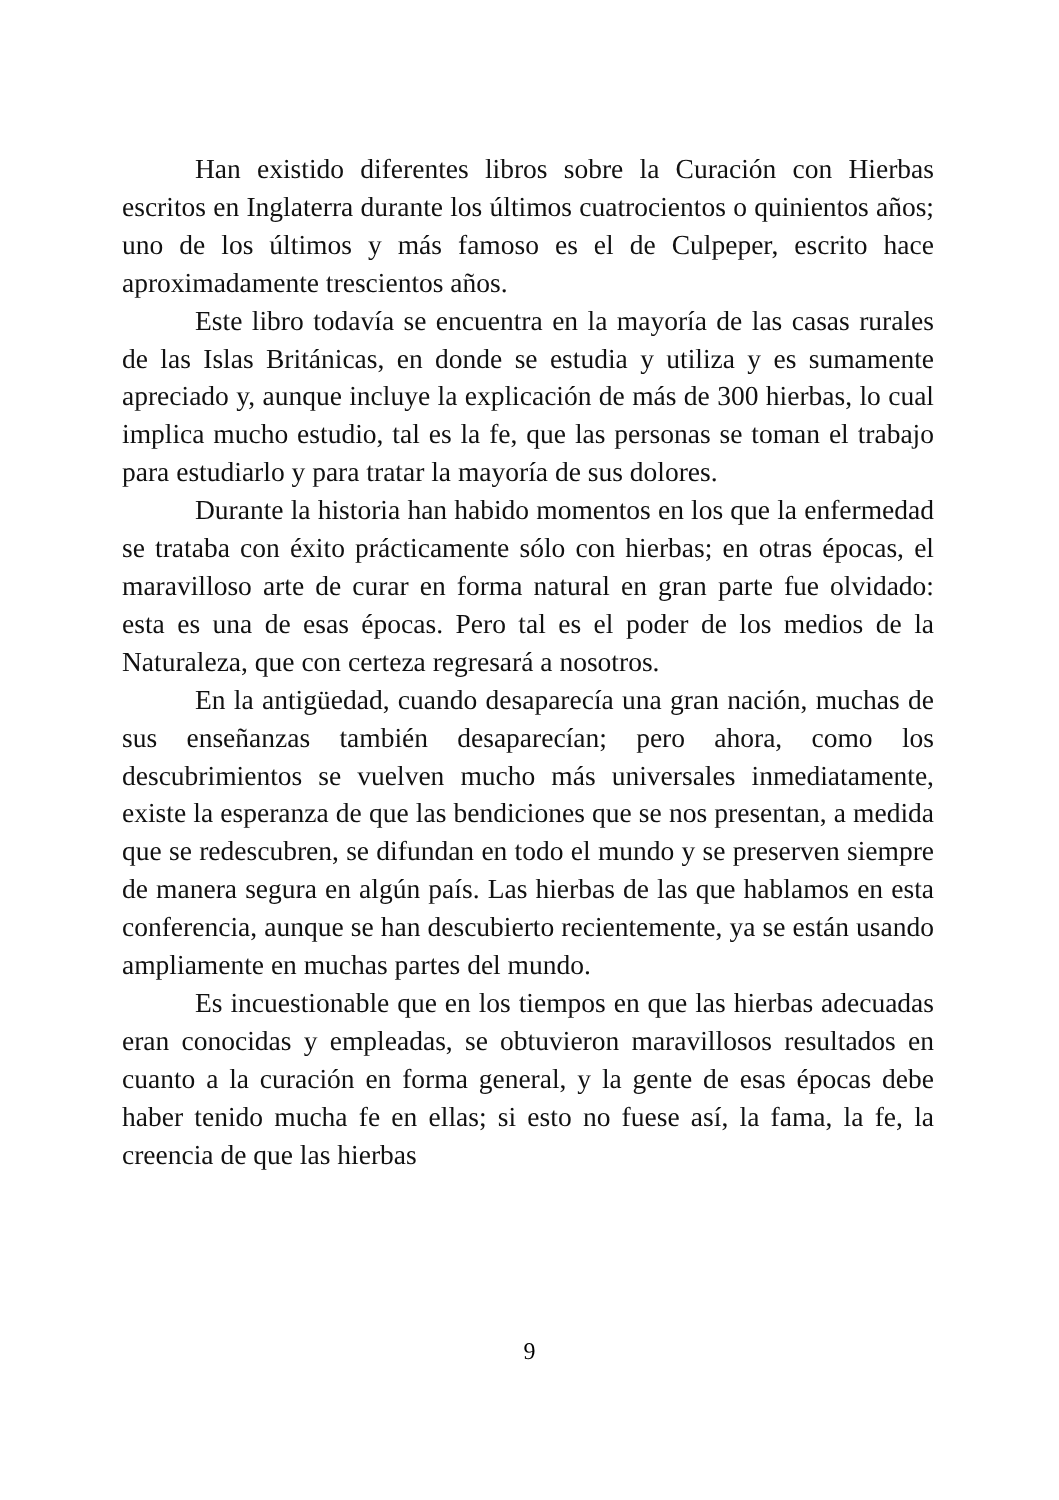Han existido diferentes libros sobre la Curación con Hierbas escritos en Inglaterra durante los últimos cuatrocientos o quinientos años; uno de los últimos y más famoso es el de Culpeper, escrito hace aproximadamente trescientos años.
Este libro todavía se encuentra en la mayoría de las casas rurales de las Islas Británicas, en donde se estudia y utiliza y es sumamente apreciado y, aunque incluye la explicación de más de 300 hierbas, lo cual implica mucho estudio, tal es la fe, que las personas se toman el trabajo para estudiarlo y para tratar la mayoría de sus dolores.
Durante la historia han habido momentos en los que la enfermedad se trataba con éxito prácticamente sólo con hierbas; en otras épocas, el maravilloso arte de curar en forma natural en gran parte fue olvidado: esta es una de esas épocas. Pero tal es el poder de los medios de la Naturaleza, que con certeza regresará a nosotros.
En la antigüedad, cuando desaparecía una gran nación, muchas de sus enseñanzas también desaparecían; pero ahora, como los descubrimientos se vuelven mucho más universales inmediatamente, existe la esperanza de que las bendiciones que se nos presentan, a medida que se redescubren, se difundan en todo el mundo y se preserven siempre de manera segura en algún país. Las hierbas de las que hablamos en esta conferencia, aunque se han descubierto recientemente, ya se están usando ampliamente en muchas partes del mundo.
Es incuestionable que en los tiempos en que las hierbas adecuadas eran conocidas y empleadas, se obtuvieron maravillosos resultados en cuanto a la curación en forma general, y la gente de esas épocas debe haber tenido mucha fe en ellas; si esto no fuese así, la fama, la fe, la creencia de que las hierbas
9